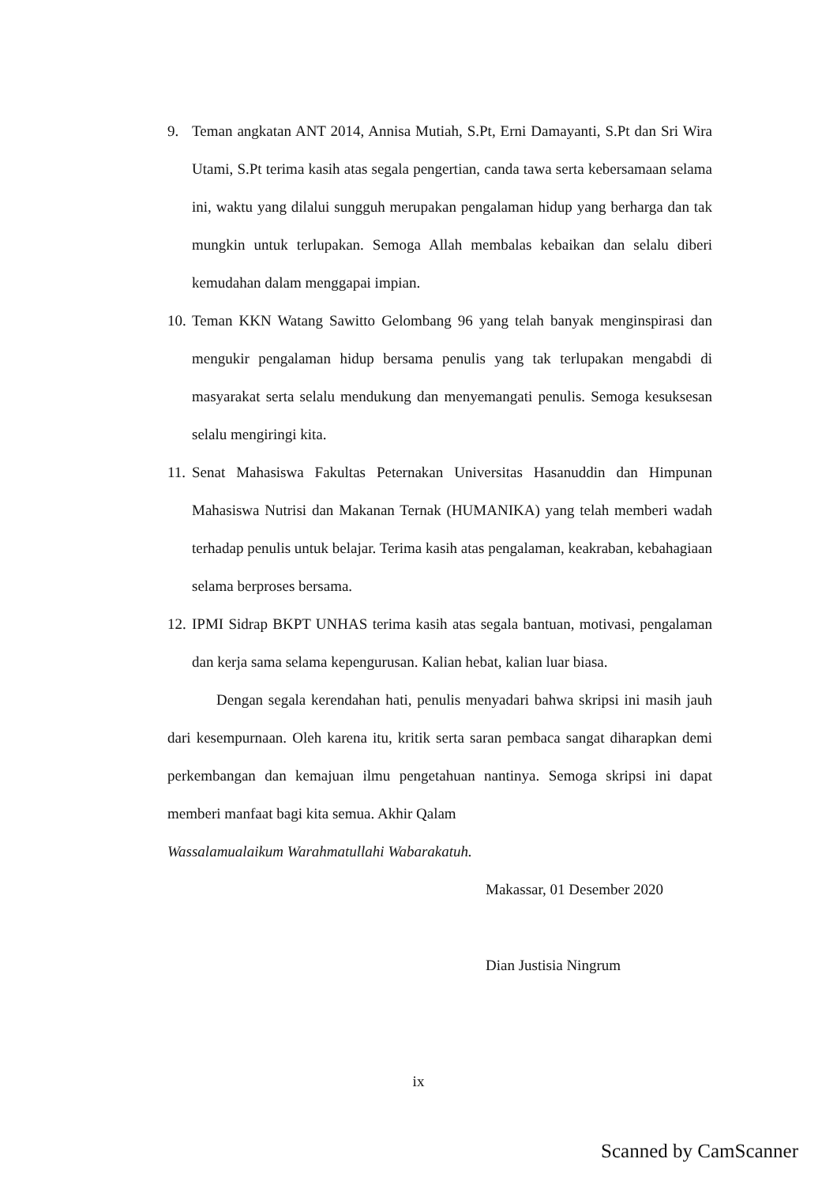9. Teman angkatan ANT 2014, Annisa Mutiah, S.Pt, Erni Damayanti, S.Pt dan Sri Wira Utami, S.Pt terima kasih atas segala pengertian, canda tawa serta kebersamaan selama ini, waktu yang dilalui sungguh merupakan pengalaman hidup yang berharga dan tak mungkin untuk terlupakan. Semoga Allah membalas kebaikan dan selalu diberi kemudahan dalam menggapai impian.
10. Teman KKN Watang Sawitto Gelombang 96 yang telah banyak menginspirasi dan mengukir pengalaman hidup bersama penulis yang tak terlupakan mengabdi di masyarakat serta selalu mendukung dan menyemangati penulis. Semoga kesuksesan selalu mengiringi kita.
11. Senat Mahasiswa Fakultas Peternakan Universitas Hasanuddin dan Himpunan Mahasiswa Nutrisi dan Makanan Ternak (HUMANIKA) yang telah memberi wadah terhadap penulis untuk belajar. Terima kasih atas pengalaman, keakraban, kebahagiaan selama berproses bersama.
12. IPMI Sidrap BKPT UNHAS terima kasih atas segala bantuan, motivasi, pengalaman dan kerja sama selama kepengurusan. Kalian hebat, kalian luar biasa.
Dengan segala kerendahan hati, penulis menyadari bahwa skripsi ini masih jauh dari kesempurnaan. Oleh karena itu, kritik serta saran pembaca sangat diharapkan demi perkembangan dan kemajuan ilmu pengetahuan nantinya. Semoga skripsi ini dapat memberi manfaat bagi kita semua. Akhir Qalam
Wassalamualaikum Warahmatullahi Wabarakatuh.
Makassar, 01 Desember 2020
Dian Justisia Ningrum
ix
Scanned by CamScanner